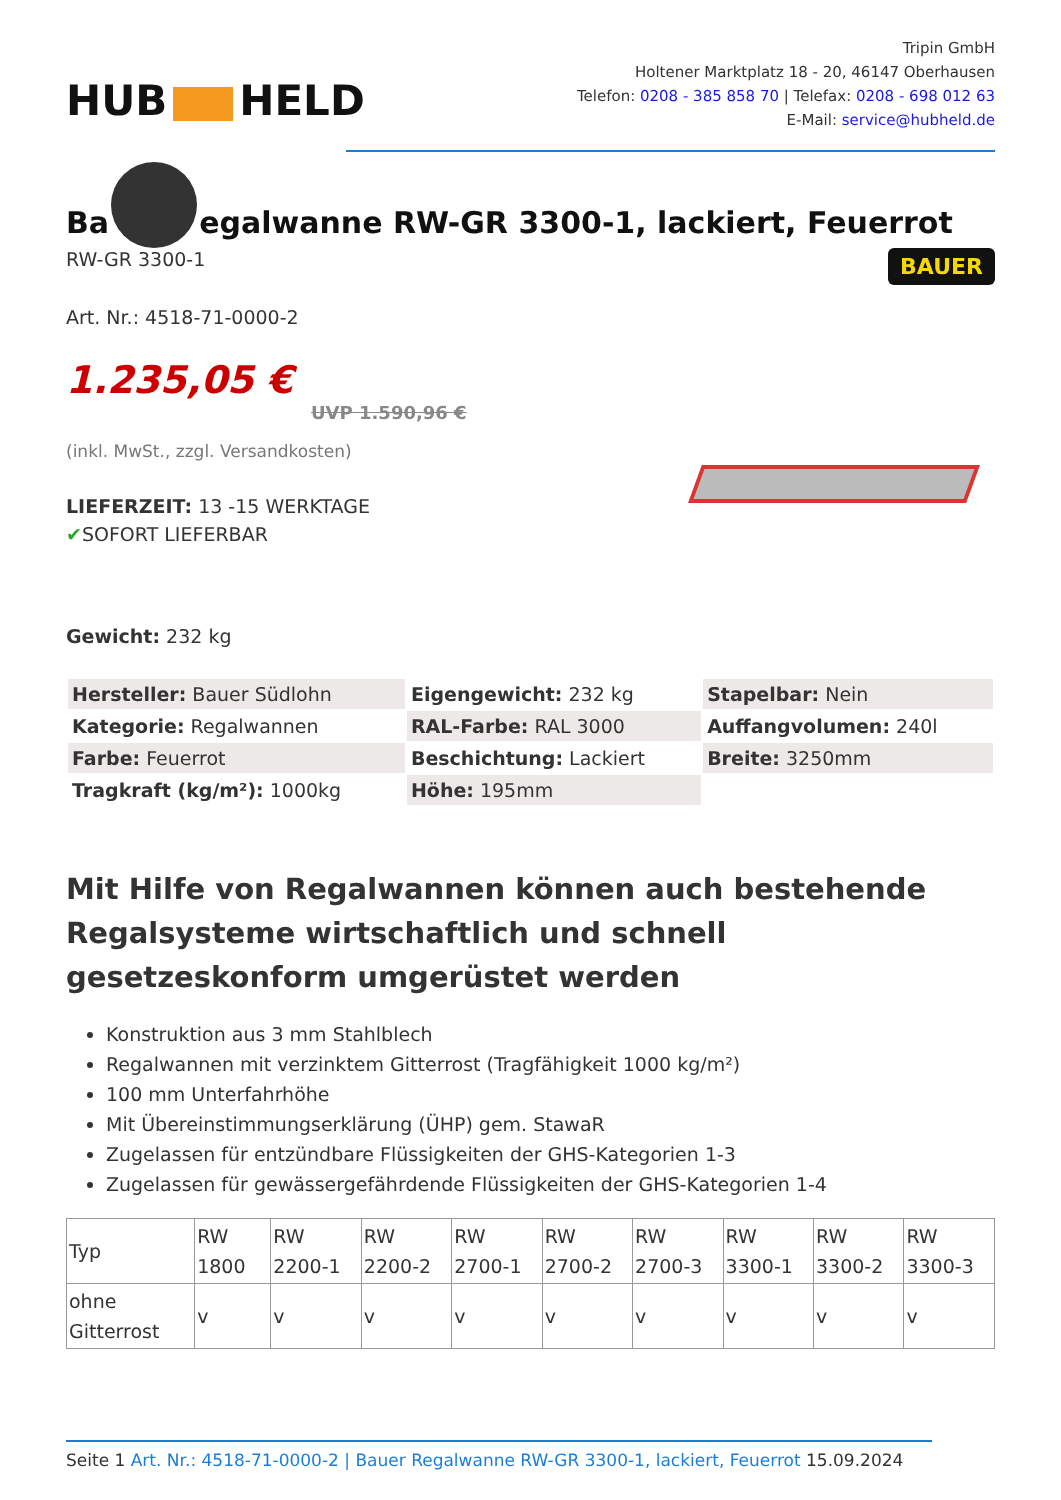HUB HELD
Tripin GmbH
Holtener Marktplatz 18 - 20, 46147 Oberhausen
Telefon: 0208 - 385 858 70 | Telefax: 0208 - 698 012 63
E-Mail: service@hubheld.de
Ba egalwanne RW-GR 3300-1, lackiert, Feuerrot
RW-GR 3300-1
Art. Nr.: 4518-71-0000-2
1.235,05 €
UVP 1.590,96 €
(inkl. MwSt., zzgl. Versandkosten)
LIEFERZEIT: 13 -15 WERKTAGE
✔SOFORT LIEFERBAR
Gewicht: 232 kg
BAUER
| Hersteller: Bauer Südlohn | Eigengewicht: 232 kg | Stapelbar: Nein |
| Kategorie: Regalwannen | RAL-Farbe: RAL 3000 | Auffangvolumen: 240l |
| Farbe: Feuerrot | Beschichtung: Lackiert | Breite: 3250mm |
| Tragkraft (kg/m²): 1000kg | Höhe: 195mm | |
Mit Hilfe von Regalwannen können auch bestehende Regalsysteme wirtschaftlich und schnell gesetzeskonform umgerüstet werden
Konstruktion aus 3 mm Stahlblech
Regalwannen mit verzinktem Gitterrost (Tragfähigkeit 1000 kg/m²)
100 mm Unterfahrhöhe
Mit Übereinstimmungserklärung (ÜHP) gem. StawaR
Zugelassen für entzündbare Flüssigkeiten der GHS-Kategorien 1-3
Zugelassen für gewässergefährdende Flüssigkeiten der GHS-Kategorien 1-4
| Typ | RW 1800 | RW 2200-1 | RW 2200-2 | RW 2700-1 | RW 2700-2 | RW 2700-3 | RW 3300-1 | RW 3300-2 | RW 3300-3 |
| --- | --- | --- | --- | --- | --- | --- | --- | --- | --- |
| ohne Gitterrost | v | v | v | v | v | v | v | v | v |
Seite 1 Art. Nr.: 4518-71-0000-2 | Bauer Regalwanne RW-GR 3300-1, lackiert, Feuerrot 15.09.2024